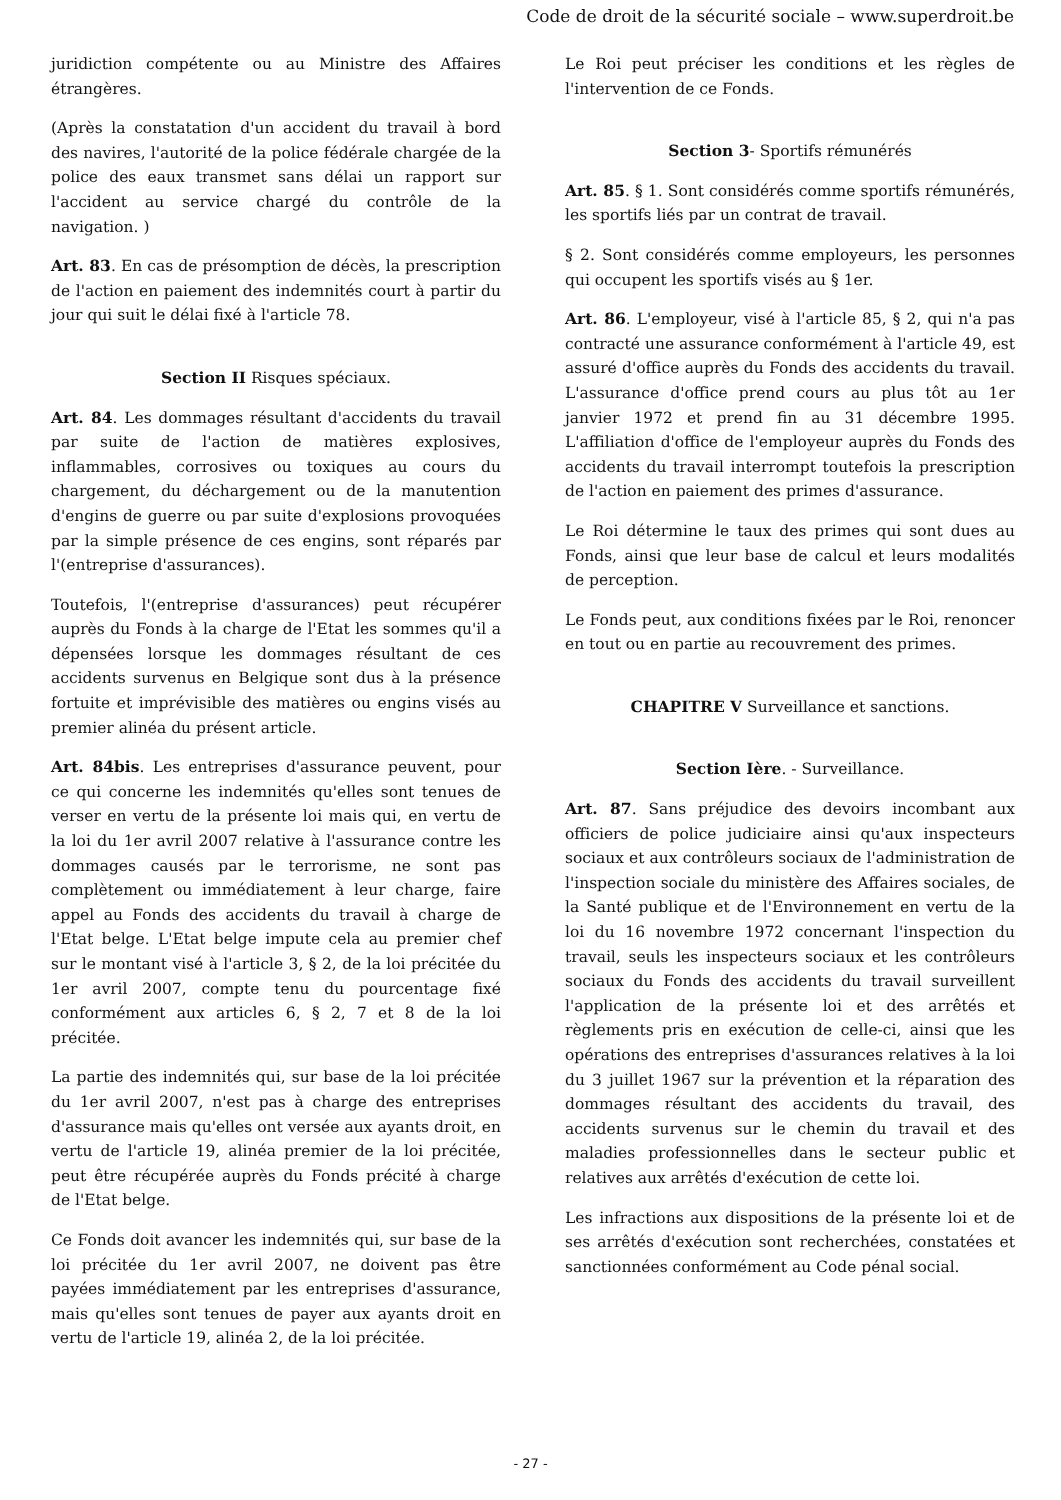Code de droit de la sécurité sociale – www.superdroit.be
juridiction compétente ou au Ministre des Affaires étrangères.
(Après la constatation d'un accident du travail à bord des navires, l'autorité de la police fédérale chargée de la police des eaux transmet sans délai un rapport sur l'accident au service chargé du contrôle de la navigation. )
Art. 83. En cas de présomption de décès, la prescription de l'action en paiement des indemnités court à partir du jour qui suit le délai fixé à l'article 78.
Section II Risques spéciaux.
Art. 84. Les dommages résultant d'accidents du travail par suite de l'action de matières explosives, inflammables, corrosives ou toxiques au cours du chargement, du déchargement ou de la manutention d'engins de guerre ou par suite d'explosions provoquées par la simple présence de ces engins, sont réparés par l'(entreprise d'assurances).
Toutefois, l'(entreprise d'assurances) peut récupérer auprès du Fonds à la charge de l'Etat les sommes qu'il a dépensées lorsque les dommages résultant de ces accidents survenus en Belgique sont dus à la présence fortuite et imprévisible des matières ou engins visés au premier alinéa du présent article.
Art. 84bis. Les entreprises d'assurance peuvent, pour ce qui concerne les indemnités qu'elles sont tenues de verser en vertu de la présente loi mais qui, en vertu de la loi du 1er avril 2007 relative à l'assurance contre les dommages causés par le terrorisme, ne sont pas complètement ou immédiatement à leur charge, faire appel au Fonds des accidents du travail à charge de l'Etat belge. L'Etat belge impute cela au premier chef sur le montant visé à l'article 3, § 2, de la loi précitée du 1er avril 2007, compte tenu du pourcentage fixé conformément aux articles 6, § 2, 7 et 8 de la loi précitée.
La partie des indemnités qui, sur base de la loi précitée du 1er avril 2007, n'est pas à charge des entreprises d'assurance mais qu'elles ont versée aux ayants droit, en vertu de l'article 19, alinéa premier de la loi précitée, peut être récupérée auprès du Fonds précité à charge de l'Etat belge.
Ce Fonds doit avancer les indemnités qui, sur base de la loi précitée du 1er avril 2007, ne doivent pas être payées immédiatement par les entreprises d'assurance, mais qu'elles sont tenues de payer aux ayants droit en vertu de l'article 19, alinéa 2, de la loi précitée.
Le Roi peut préciser les conditions et les règles de l'intervention de ce Fonds.
Section 3- Sportifs rémunérés
Art. 85. § 1. Sont considérés comme sportifs rémunérés, les sportifs liés par un contrat de travail.
§ 2. Sont considérés comme employeurs, les personnes qui occupent les sportifs visés au § 1er.
Art. 86. L'employeur, visé à l'article 85, § 2, qui n'a pas contracté une assurance conformément à l'article 49, est assuré d'office auprès du Fonds des accidents du travail. L'assurance d'office prend cours au plus tôt au 1er janvier 1972 et prend fin au 31 décembre 1995. L'affiliation d'office de l'employeur auprès du Fonds des accidents du travail interrompt toutefois la prescription de l'action en paiement des primes d'assurance.
Le Roi détermine le taux des primes qui sont dues au Fonds, ainsi que leur base de calcul et leurs modalités de perception.
Le Fonds peut, aux conditions fixées par le Roi, renoncer en tout ou en partie au recouvrement des primes.
CHAPITRE V Surveillance et sanctions.
Section Ière. - Surveillance.
Art. 87. Sans préjudice des devoirs incombant aux officiers de police judiciaire ainsi qu'aux inspecteurs sociaux et aux contrôleurs sociaux de l'administration de l'inspection sociale du ministère des Affaires sociales, de la Santé publique et de l'Environnement en vertu de la loi du 16 novembre 1972 concernant l'inspection du travail, seuls les inspecteurs sociaux et les contrôleurs sociaux du Fonds des accidents du travail surveillent l'application de la présente loi et des arrêtés et règlements pris en exécution de celle-ci, ainsi que les opérations des entreprises d'assurances relatives à la loi du 3 juillet 1967 sur la prévention et la réparation des dommages résultant des accidents du travail, des accidents survenus sur le chemin du travail et des maladies professionnelles dans le secteur public et relatives aux arrêtés d'exécution de cette loi.
Les infractions aux dispositions de la présente loi et de ses arrêtés d'exécution sont recherchées, constatées et sanctionnées conformément au Code pénal social.
- 27 -